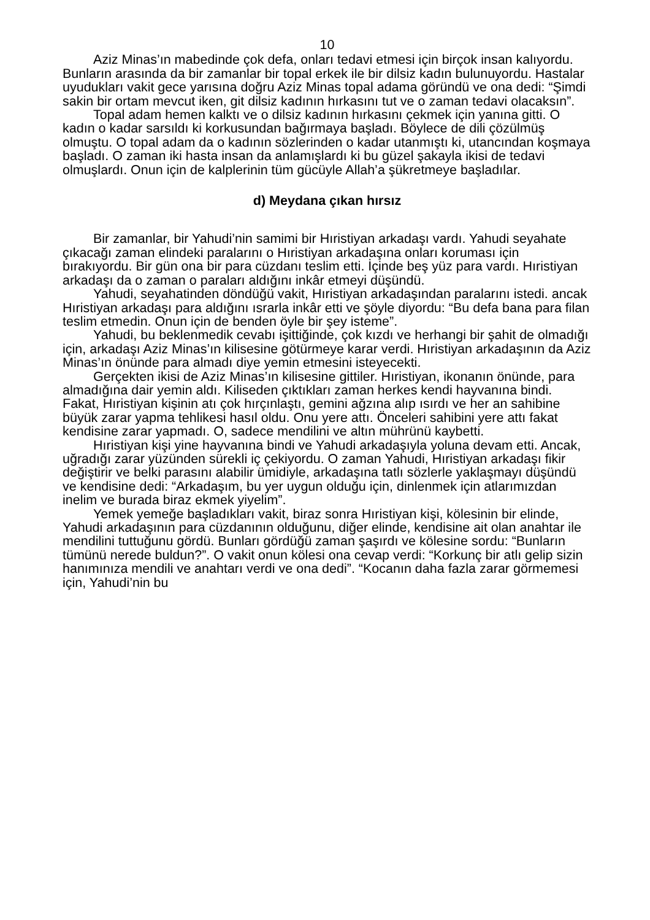10
Aziz Minas’ın mabedinde çok defa, onları tedavi etmesi için birçok insan kalıyordu. Bunların arasında da bir zamanlar bir topal erkek ile bir dilsiz kadın bulunuyordu. Hastalar uyudukları vakit gece yarısına doğru Aziz Minas topal adama göründü ve ona dedi: “Şimdi sakin bir ortam mevcut iken, git dilsiz kadının hırkasını tut ve o zaman tedavi olacaksın”.
Topal adam hemen kalktı ve o dilsiz kadının hırkasını çekmek için yanına gitti. O kadın o kadar sarsıldı ki korkusundan bağırmaya başladı. Böylece de dili çözülmüş olmuştu. O topal adam da o kadının sözlerinden o kadar utanmıştı ki, utancından koşmaya başladı. O zaman iki hasta insan da anlamışlardı ki bu güzel şakayla ikisi de tedavi olmuşlardı. Onun için de kalplerinin tüm gücüyle Allah’a şükretmeye başladılar.
d) Meydana çıkan hırsız
Bir zamanlar, bir Yahudi’nin samimi bir Hıristiyan arkadaşı vardı. Yahudi seyahate çıkacağı zaman elindeki paralarını o Hıristiyan arkadaşına onları koruması için bırakıyordu. Bir gün ona bir para cüzdanı teslim etti. İçinde beş yüz para vardı. Hıristiyan arkadaşı da o zaman o paraları aldığını inkâr etmeyi düşündü.
Yahudi, seyahatinden döndüğü vakit, Hıristiyan arkadaşından paralarını istedi. ancak Hıristiyan arkadaşı para aldığını ısrarla inkâr etti ve şöyle diyordu: “Bu defa bana para filan teslim etmedin. Onun için de benden öyle bir şey isteme”.
Yahudi, bu beklenmedik cevabı işittiğinde, çok kızdı ve herhangi bir şahit de olmadığı için, arkadaşı Aziz Minas’ın kilisesine götürmeye karar verdi. Hıristiyan arkadaşının da Aziz Minas’ın önünde para almadı diye yemin etmesini isteyecekti.
Gerçekten ikisi de Aziz Minas’ın kilisesine gittiler. Hıristiyan, ikonanın önünde, para almadığına dair yemin aldı. Kiliseden çıktıkları zaman herkes kendi hayvanına bindi. Fakat, Hıristiyan kişinin atı çok hırçınlaştı, gemini ağzına alıp ısırdı ve her an sahibine büyük zarar yapma tehlikesi hasıl oldu. Onu yere attı. Önceleri sahibini yere attı fakat kendisine zarar yapmadı. O, sadece mendilini ve altın mührünü kaybetti.
Hıristiyan kişi yine hayvanına bindi ve Yahudi arkadaşıyla yoluna devam etti. Ancak, uğradığı zarar yüzünden sürekli iç çekiyordu. O zaman Yahudi, Hıristiyan arkadaşı fikir değiştirir ve belki parasını alabilir ümidiyle, arkadaşına tatlı sözlerle yaklaşmayı düşündü ve kendisine dedi: “Arkadaşım, bu yer uygun olduğu için, dinlenmek için atlarımızdan inelim ve burada biraz ekmek yiyelim”.
Yemek yemeğe başladıkları vakit, biraz sonra Hıristiyan kişi, kölesinin bir elinde, Yahudi arkadaşının para cüzdanının olduğunu, diğer elinde, kendisine ait olan anahtar ile mendilini tuttuğunu gördü. Bunları gördüğü zaman şaşırdı ve kölesine sordu: “Bunların tümünü nerede buldun?”. O vakit onun kölesi ona cevap verdi: “Korkunç bir atlı gelip sizin hanımınıza mendili ve anahtarı verdi ve ona dedi”. “Kocanın daha fazla zarar görmemesi için, Yahudi’nin bu